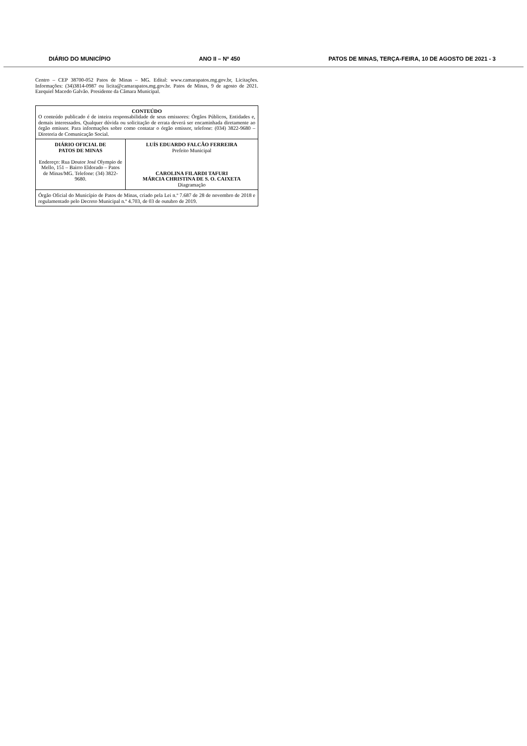DIÁRIO DO MUNICÍPIO ANO II – Nº 450 PATOS DE MINAS, TERÇA-FEIRA, 10 DE AGOSTO DE 2021 - 3
Centro – CEP 38700-052 Patos de Minas – MG. Edital: www.camarapatos.mg.gov.br, Licitações. Informações: (34)3814-0987 ou licita@camarapatos.mg.gov.br. Patos de Minas, 9 de agosto de 2021. Ezequiel Macedo Galvão. Presidente da Câmara Municipal.
| CONTEÚDO O conteúdo publicado é de inteira responsabilidade de seus emissores: Órgãos Públicos, Entidades e, demais interessados. Qualquer dúvida ou solicitação de errata deverá ser encaminhada diretamente ao órgão emissor. Para informações sobre como contatar o órgão emissor, telefone: (034) 3822-9680 – Diretoria de Comunicação Social. | |
| DIÁRIO OFICIAL DE PATOS DE MINAS Endereço: Rua Doutor José Olympio de Mello, 151 – Bairro Eldorado – Patos de Minas/MG. Telefone: (34) 3822-9680. | LUÍS EDUARDO FALCÃO FERREIRA Prefeito Municipal CAROLINA FILARDI TAFURI MÁRCIA CHRISTINA DE S. O. CAIXETA Diagramação |
| Órgão Oficial do Município de Patos de Minas, criado pela Lei n.º 7.687 de 28 de novembro de 2018 e regulamentado pelo Decreto Municipal n.º 4.703, de 03 de outubro de 2019. | |